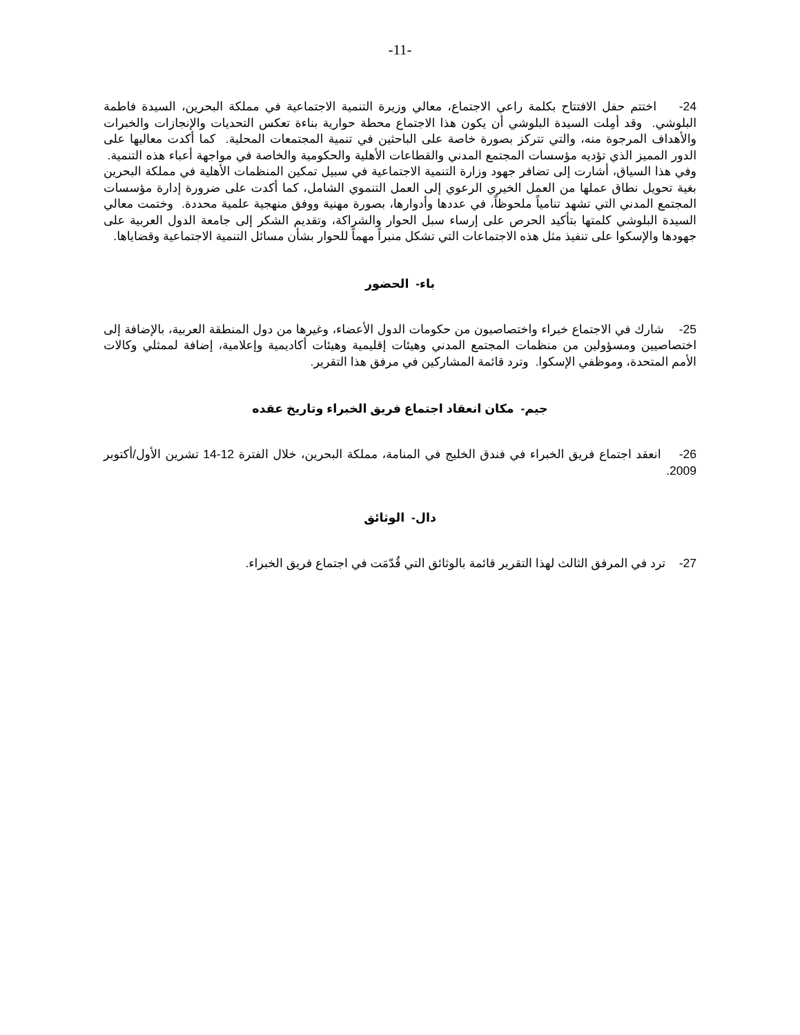-11-
24- اختتم حفل الافتتاح بكلمة راعي الاجتماع، معالي وزيرة التنمية الاجتماعية في مملكة البحرين، السيدة فاطمة البلوشي. وقد أمِلت السيدة البلوشي أن يكون هذا الاجتماع محطة حوارية بناءة تعكس التحديات والإنجازات والخبرات والأهداف المرجوة منه، والتي تتركز بصورة خاصة على الباحثين في تنمية المجتمعات المحلية. كما أكدت معاليها على الدور المميز الذي تؤديه مؤسسات المجتمع المدني والقطاعات الأهلية والحكومية والخاصة في مواجهة أعباء هذه التنمية. وفي هذا السياق، أشارت إلى تضافر جهود وزارة التنمية الاجتماعية في سبيل تمكين المنظمات الأهلية في مملكة البحرين بغية تحويل نطاق عملها من العمل الخيري الرعوي إلى العمل التنموي الشامل، كما أكدت على ضرورة إدارة مؤسسات المجتمع المدني التي تشهد تنامياً ملحوظاً، في عددها وأدوارها، بصورة مهنية ووفق منهجية علمية محددة. وختمت معالي السيدة البلوشي كلمتها بتأكيد الحرص على إرساء سبل الحوار والشراكة، وتقديم الشكر إلى جامعة الدول العربية على جهودها والإسكوا على تنفيذ مثل هذه الاجتماعات التي تشكل منبراً مهماً للحوار بشأن مسائل التنمية الاجتماعية وقضاياها.
باء- الحضور
25- شارك في الاجتماع خبراء واختصاصيون من حكومات الدول الأعضاء، وغيرها من دول المنطقة العربية، بالإضافة إلى اختصاصيين ومسؤولين من منظمات المجتمع المدني وهيئات إقليمية وهيئات أكاديمية وإعلامية، إضافة لممثلي وكالات الأمم المتحدة، وموظفي الإسكوا. وترد قائمة المشاركين في مرفق هذا التقرير.
جيم- مكان انعقاد اجتماع فريق الخبراء وتاريخ عقده
26- انعقد اجتماع فريق الخبراء في فندق الخليج في المنامة، مملكة البحرين، خلال الفترة 12-14 تشرين الأول/أكتوبر 2009.
دال- الوثائق
27- ترد في المرفق الثالث لهذا التقرير قائمة بالوثائق التي قُدّمَت في اجتماع فريق الخبراء.